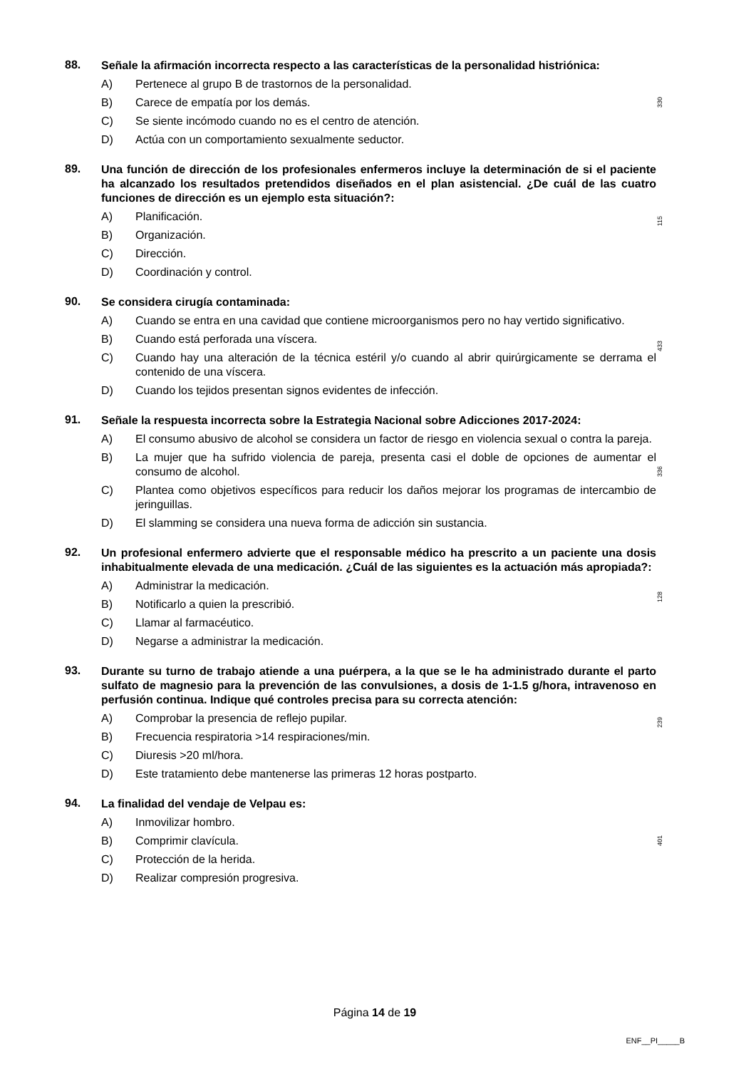88.
Señale la afirmación incorrecta respecto a las características de la personalidad histriónica:
A) Pertenece al grupo B de trastornos de la personalidad.
B) Carece de empatía por los demás.
C) Se siente incómodo cuando no es el centro de atención.
D) Actúa con un comportamiento sexualmente seductor.
330
89.
Una función de dirección de los profesionales enfermeros incluye la determinación de si el paciente ha alcanzado los resultados pretendidos diseñados en el plan asistencial. ¿De cuál de las cuatro funciones de dirección es un ejemplo esta situación?:
A) Planificación.
B) Organización.
C) Dirección.
D) Coordinación y control.
115
90.
Se considera cirugía contaminada:
A) Cuando se entra en una cavidad que contiene microorganismos pero no hay vertido significativo.
B) Cuando está perforada una víscera.
C) Cuando hay una alteración de la técnica estéril y/o cuando al abrir quirúrgicamente se derrama el contenido de una víscera.
D) Cuando los tejidos presentan signos evidentes de infección.
433
91.
Señale la respuesta incorrecta sobre la Estrategia Nacional sobre Adicciones 2017-2024:
A) El consumo abusivo de alcohol se considera un factor de riesgo en violencia sexual o contra la pareja.
B) La mujer que ha sufrido violencia de pareja, presenta casi el doble de opciones de aumentar el consumo de alcohol.
C) Plantea como objetivos específicos para reducir los daños mejorar los programas de intercambio de jeringuillas.
D) El slamming se considera una nueva forma de adicción sin sustancia.
336
92.
Un profesional enfermero advierte que el responsable médico ha prescrito a un paciente una dosis inhabitualmente elevada de una medicación. ¿Cuál de las siguientes es la actuación más apropiada?:
A) Administrar la medicación.
B) Notificarlo a quien la prescribió.
C) Llamar al farmacéutico.
D) Negarse a administrar la medicación.
128
93.
Durante su turno de trabajo atiende a una puérpera, a la que se le ha administrado durante el parto sulfato de magnesio para la prevención de las convulsiones, a dosis de 1-1.5 g/hora, intravenoso en perfusión continua. Indique qué controles precisa para su correcta atención:
A) Comprobar la presencia de reflejo pupilar.
B) Frecuencia respiratoria >14 respiraciones/min.
C) Diuresis >20 ml/hora.
D) Este tratamiento debe mantenerse las primeras 12 horas postparto.
239
94.
La finalidad del vendaje de Velpau es:
A) Inmovilizar hombro.
B) Comprimir clavícula.
C) Protección de la herida.
D) Realizar compresión progresiva.
401
Página 14 de 19
ENF__PI_____B